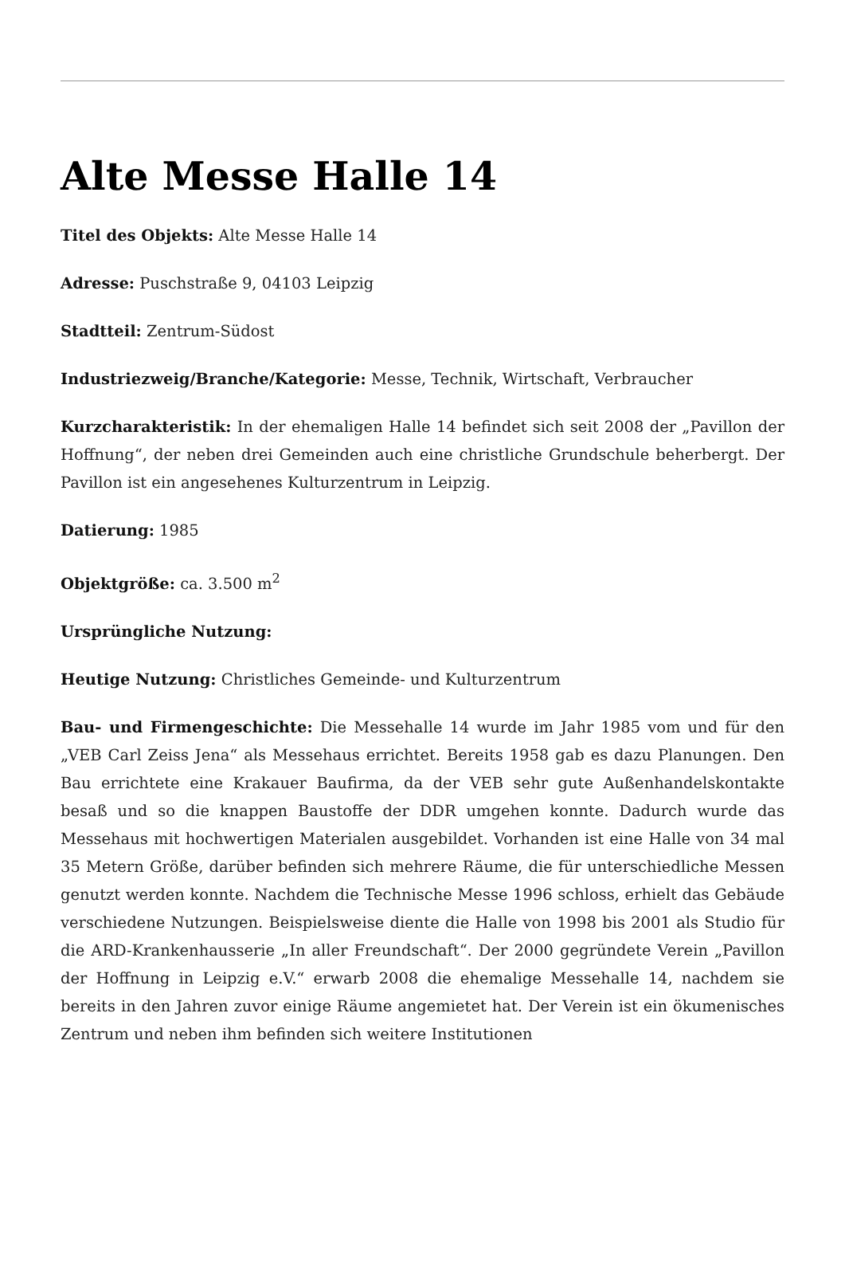Alte Messe Halle 14
Titel des Objekts: Alte Messe Halle 14
Adresse: Puschstraße 9, 04103 Leipzig
Stadtteil: Zentrum-Südost
Industriezweig/Branche/Kategorie: Messe, Technik, Wirtschaft, Verbraucher
Kurzcharakteristik: In der ehemaligen Halle 14 befindet sich seit 2008 der „Pavillon der Hoffnung“, der neben drei Gemeinden auch eine christliche Grundschule beherbergt. Der Pavillon ist ein angesehenes Kulturzentrum in Leipzig.
Datierung: 1985
Objektgröße: ca. 3.500 m<sup>2</sup>
Ursprüngliche Nutzung:
Heutige Nutzung: Christliches Gemeinde- und Kulturzentrum
Bau- und Firmengeschichte: Die Messehalle 14 wurde im Jahr 1985 vom und für den „VEB Carl Zeiss Jena“ als Messehaus errichtet. Bereits 1958 gab es dazu Planungen. Den Bau errichtete eine Krakauer Baufirma, da der VEB sehr gute Außenhandelskontakte besaß und so die knappen Baustoffe der DDR umgehen konnte. Dadurch wurde das Messehaus mit hochwertigen Materialen ausgebildet. Vorhanden ist eine Halle von 34 mal 35 Metern Größe, darüber befinden sich mehrere Räume, die für unterschiedliche Messen genutzt werden konnte. Nachdem die Technische Messe 1996 schloss, erhielt das Gebäude verschiedene Nutzungen. Beispielsweise diente die Halle von 1998 bis 2001 als Studio für die ARD-Krankenhausserie „In aller Freundschaft“. Der 2000 gegründete Verein „Pavillon der Hoffnung in Leipzig e.V.“ erwarb 2008 die ehemalige Messehalle 14, nachdem sie bereits in den Jahren zuvor einige Räume angemietet hat. Der Verein ist ein ökumenisches Zentrum und neben ihm befinden sich weitere Institutionen